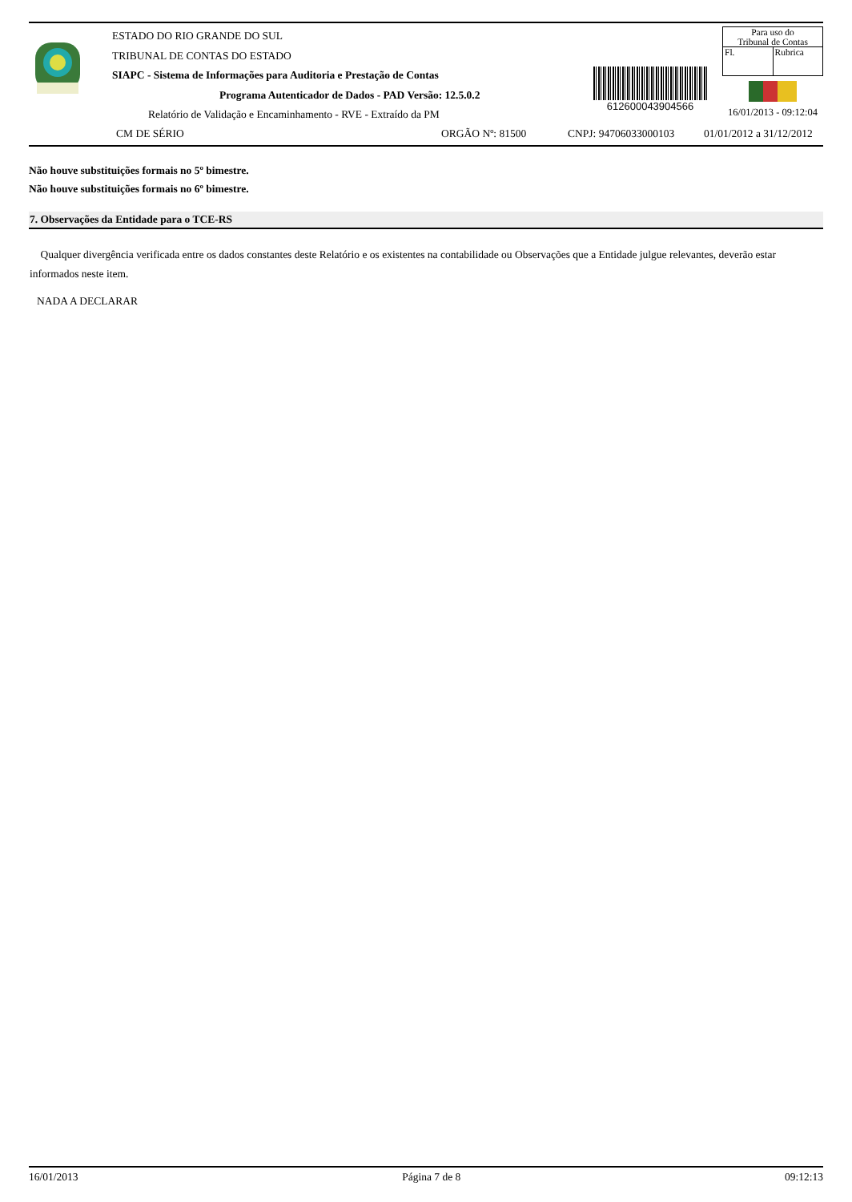ESTADO DO RIO GRANDE DO SUL
TRIBUNAL DE CONTAS DO ESTADO
SIAPC - Sistema de Informações para Auditoria e Prestação de Contas
Programa Autenticador de Dados - PAD Versão: 12.5.0.2
Relatório de Validação e Encaminhamento - RVE - Extraído da PM
612600043904566
Para uso do
Tribunal de Contas
Fl. Rubrica
16/01/2013 - 09:12:04
CM DE SÉRIO ORGÃO Nº: 81500 CNPJ: 94706033000103 01/01/2012 a 31/12/2012
Não houve substituições formais no 5º bimestre.
Não houve substituições formais no 6º bimestre.
7. Observações da Entidade para o TCE-RS
Qualquer divergência verificada entre os dados constantes deste Relatório e os existentes na contabilidade ou Observações que a Entidade julgue relevantes, deverão estar informados neste item.
NADA A DECLARAR
16/01/2013 Página 7 de 8 09:12:13